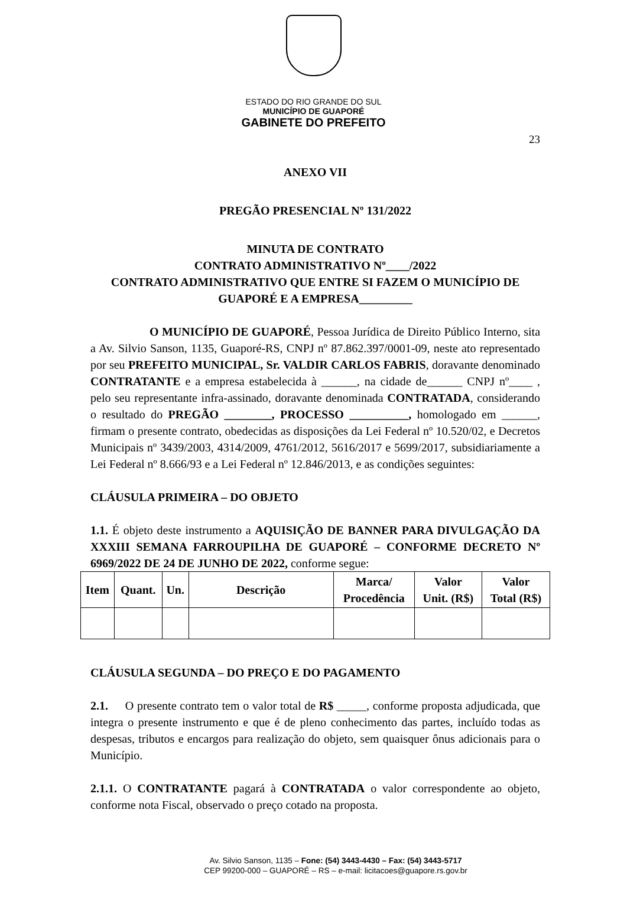ESTADO DO RIO GRANDE DO SUL
MUNICÍPIO DE GUAPORÉ
GABINETE DO PREFEITO
23
ANEXO VII
PREGÃO PRESENCIAL Nº 131/2022
MINUTA DE CONTRATO
CONTRATO ADMINISTRATIVO Nº____/2022
CONTRATO ADMINISTRATIVO QUE ENTRE SI FAZEM O MUNICÍPIO DE GUAPORÉ E A EMPRESA_________
O MUNICÍPIO DE GUAPORÉ, Pessoa Jurídica de Direito Público Interno, sita a Av. Silvio Sanson, 1135, Guaporé-RS, CNPJ nº 87.862.397/0001-09, neste ato representado por seu PREFEITO MUNICIPAL, Sr. VALDIR CARLOS FABRIS, doravante denominado CONTRATANTE e a empresa estabelecida à ______, na cidade de______ CNPJ nº____ , pelo seu representante infra-assinado, doravante denominada CONTRATADA, considerando o resultado do PREGÃO ________, PROCESSO __________, homologado em ______, firmam o presente contrato, obedecidas as disposições da Lei Federal nº 10.520/02, e Decretos Municipais nº 3439/2003, 4314/2009, 4761/2012, 5616/2017 e 5699/2017, subsidiariamente a Lei Federal nº 8.666/93 e a Lei Federal nº 12.846/2013, e as condições seguintes:
CLÁUSULA PRIMEIRA – DO OBJETO
1.1. É objeto deste instrumento a AQUISIÇÃO DE BANNER PARA DIVULGAÇÃO DA XXXIII SEMANA FARROUPILHA DE GUAPORÉ – CONFORME DECRETO Nº 6969/2022 DE 24 DE JUNHO DE 2022, conforme segue:
| Item | Quant. | Un. | Descrição | Marca/ Procedência | Valor Unit. (R$) | Valor Total (R$) |
| --- | --- | --- | --- | --- | --- | --- |
CLÁUSULA SEGUNDA – DO PREÇO E DO PAGAMENTO
2.1. O presente contrato tem o valor total de R$ _____, conforme proposta adjudicada, que integra o presente instrumento e que é de pleno conhecimento das partes, incluído todas as despesas, tributos e encargos para realização do objeto, sem quaisquer ônus adicionais para o Município.
2.1.1. O CONTRATANTE pagará à CONTRATADA o valor correspondente ao objeto, conforme nota Fiscal, observado o preço cotado na proposta.
Av. Silvio Sanson, 1135 – Fone: (54) 3443-4430 – Fax: (54) 3443-5717
CEP 99200-000 – GUAPORÉ – RS – e-mail: licitacoes@guapore.rs.gov.br